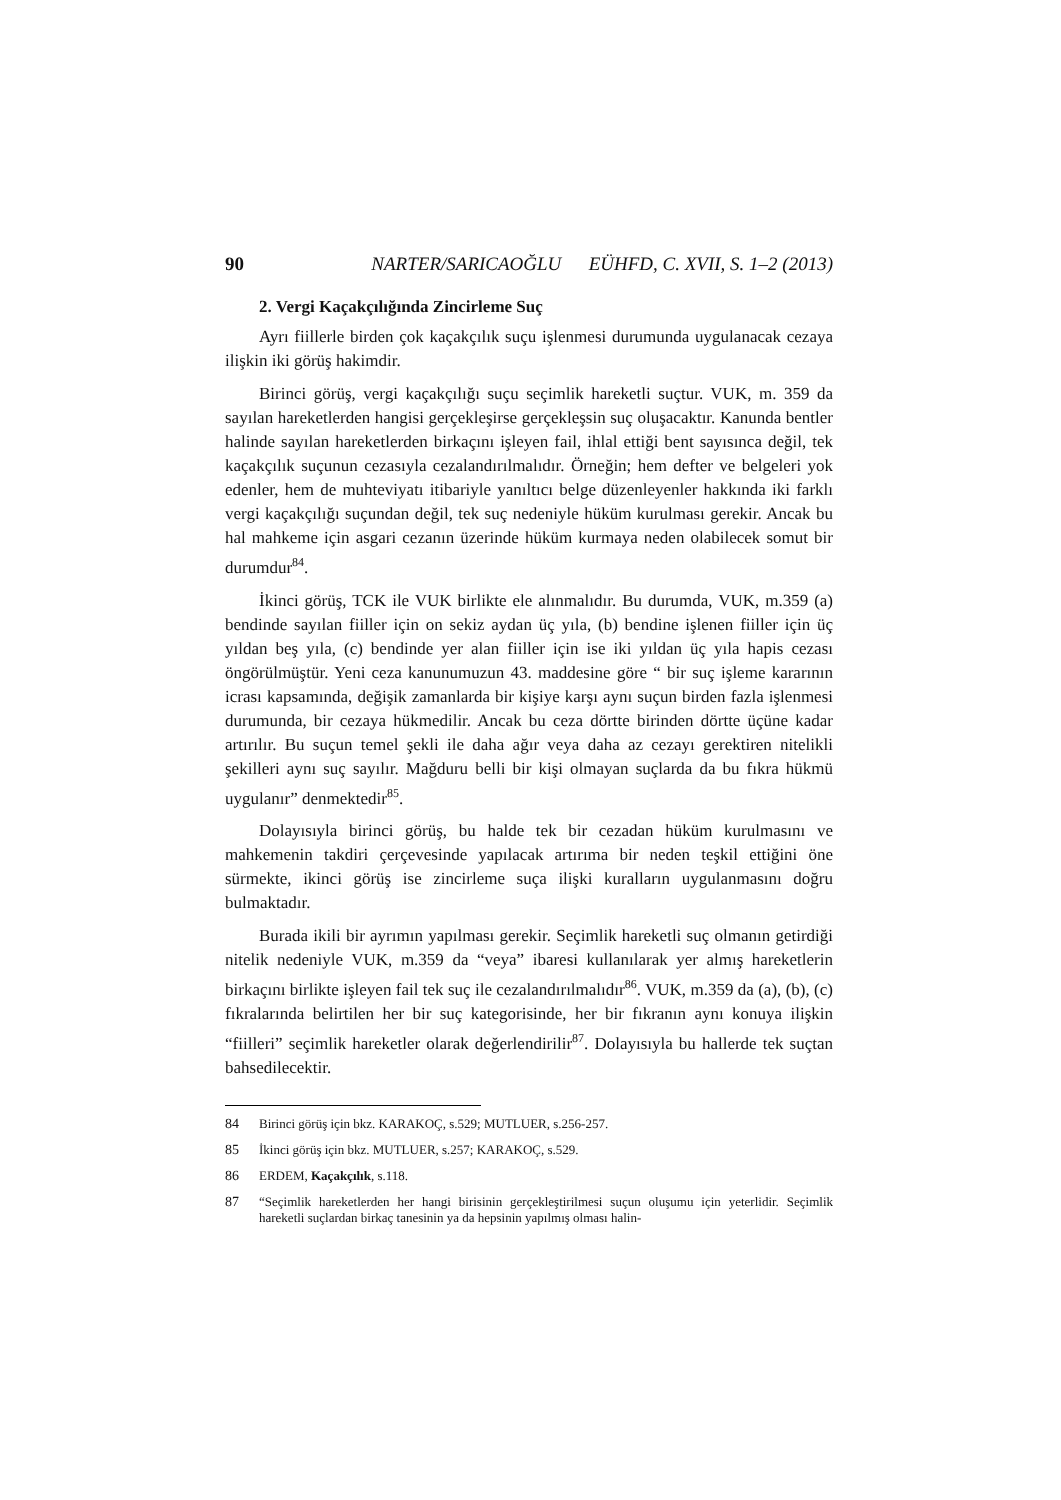90 NARTER/SARICAOĞLU EÜHFD, C. XVII, S. 1–2 (2013)
2. Vergi Kaçakçılığında Zincirleme Suç
Ayrı fiillerle birden çok kaçakçılık suçu işlenmesi durumunda uygulanacak cezaya ilişkin iki görüş hakimdir.
Birinci görüş, vergi kaçakçılığı suçu seçimlik hareketli suçtur. VUK, m. 359 da sayılan hareketlerden hangisi gerçekleşirse gerçekleşsin suç oluşacaktır. Kanunda bentler halinde sayılan hareketlerden birkaçını işleyen fail, ihlal ettiği bent sayısınca değil, tek kaçakçılık suçunun cezasıyla cezalandırılmalıdır. Örneğin; hem defter ve belgeleri yok edenler, hem de muhteviyatı itibariyle yanıltıcı belge düzenleyenler hakkında iki farklı vergi kaçakçılığı suçundan değil, tek suç nedeniyle hüküm kurulması gerekir. Ancak bu hal mahkeme için asgari cezanın üzerinde hüküm kurmaya neden olabilecek somut bir durumdur<sup>84</sup>.
İkinci görüş, TCK ile VUK birlikte ele alınmalıdır. Bu durumda, VUK, m.359 (a) bendinde sayılan fiiller için on sekiz aydan üç yıla, (b) bendine işlenen fiiller için üç yıldan beş yıla, (c) bendinde yer alan fiiller için ise iki yıldan üç yıla hapis cezası öngörülmüştür. Yeni ceza kanunumuzun 43. maddesine göre “ bir suç işleme kararının icrası kapsamında, değişik zamanlarda bir kişiye karşı aynı suçun birden fazla işlenmesi durumunda, bir cezaya hükmedilir. Ancak bu ceza dörtte birinden dörtte üçüne kadar artırılır. Bu suçun temel şekli ile daha ağır veya daha az cezayı gerektiren nitelikli şekilleri aynı suç sayılır. Mağduru belli bir kişi olmayan suçlarda da bu fıkra hükmü uygulanır” denmektedir<sup>85</sup>.
Dolayısıyla birinci görüş, bu halde tek bir cezadan hüküm kurulmasını ve mahkemenin takdiri çerçevesinde yapılacak artırıma bir neden teşkil ettiğini öne sürmekte, ikinci görüş ise zincirleme suça ilişki kuralların uygulanmasını doğru bulmaktadır.
Burada ikili bir ayrımın yapılması gerekir. Seçimlik hareketli suç olmanın getirdiği nitelik nedeniyle VUK, m.359 da “veya” ibaresi kullanılarak yer almış hareketlerin birkaçını birlikte işleyen fail tek suç ile cezalandırılmalıdır<sup>86</sup>. VUK, m.359 da (a), (b), (c) fıkralarında belirtilen her bir suç kategorisinde, her bir fıkranın aynı konuya ilişkin “fiilleri” seçimlik hareketler olarak değerlendirilir<sup>87</sup>. Dolayısıyla bu hallerde tek suçtan bahsedilecektir.
84 Birinci görüş için bkz. KARAKOÇ, s.529; MUTLUER, s.256-257.
85 İkinci görüş için bkz. MUTLUER, s.257; KARAKOÇ, s.529.
86 ERDEM, Kaçakçılık, s.118.
87 “Seçimlik hareketlerden her hangi birisinin gerçekleştirilmesi suçun oluşumu için yeterlidir. Seçimlik hareketli suçlardan birkaç tanesinin ya da hepsinin yapılmış olması halin-